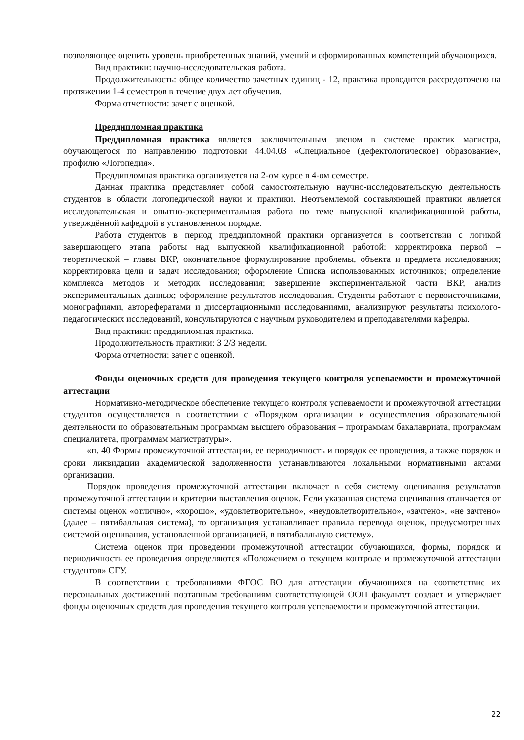позволяющее оценить уровень приобретенных знаний, умений и сформированных компетенций обучающихся.
Вид практики: научно-исследовательская работа.
Продолжительность: общее количество зачетных единиц - 12, практика проводится рассредоточено на протяжении 1-4 семестров в течение двух лет обучения.
Форма отчетности: зачет с оценкой.
Преддипломная практика
Преддипломная практика является заключительным звеном в системе практик магистра, обучающегося по направлению подготовки 44.04.03 «Специальное (дефектологическое) образование», профилю «Логопедия».
Преддипломная практика организуется на 2-ом курсе в 4-ом семестре.
Данная практика представляет собой самостоятельную научно-исследовательскую деятельность студентов в области логопедической науки и практики. Неотъемлемой составляющей практики является исследовательская и опытно-экспериментальная работа по теме выпускной квалификационной работы, утверждённой кафедрой в установленном порядке.
Работа студентов в период преддипломной практики организуется в соответствии с логикой завершающего этапа работы над выпускной квалификационной работой: корректировка первой – теоретической – главы ВКР, окончательное формулирование проблемы, объекта и предмета исследования; корректировка цели и задач исследования; оформление Списка использованных источников; определение комплекса методов и методик исследования; завершение экспериментальной части ВКР, анализ экспериментальных данных; оформление результатов исследования. Студенты работают с первоисточниками, монографиями, авторефератами и диссертационными исследованиями, анализируют результаты психолого-педагогических исследований, консультируются с научным руководителем и преподавателями кафедры.
Вид практики: преддипломная практика.
Продолжительность практики: 3 2/3 недели.
Форма отчетности: зачет с оценкой.
Фонды оценочных средств для проведения текущего контроля успеваемости и промежуточной аттестации
Нормативно-методическое обеспечение текущего контроля успеваемости и промежуточной аттестации студентов осуществляется в соответствии с «Порядком организации и осуществления образовательной деятельности по образовательным программам высшего образования – программам бакалавриата, программам специалитета, программам магистратуры».
«п. 40 Формы промежуточной аттестации, ее периодичность и порядок ее проведения, а также порядок и сроки ликвидации академической задолженности устанавливаются локальными нормативными актами организации.
Порядок проведения промежуточной аттестации включает в себя систему оценивания результатов промежуточной аттестации и критерии выставления оценок. Если указанная система оценивания отличается от системы оценок «отлично», «хорошо», «удовлетворительно», «неудовлетворительно», «зачтено», «не зачтено» (далее – пятибалльная система), то организация устанавливает правила перевода оценок, предусмотренных системой оценивания, установленной организацией, в пятибалльную систему».
Система оценок при проведении промежуточной аттестации обучающихся, формы, порядок и периодичность ее проведения определяются «Положением о текущем контроле и промежуточной аттестации студентов» СГУ.
В соответствии с требованиями ФГОС ВО для аттестации обучающихся на соответствие их персональных достижений поэтапным требованиям соответствующей ООП факультет создает и утверждает фонды оценочных средств для проведения текущего контроля успеваемости и промежуточной аттестации.
22